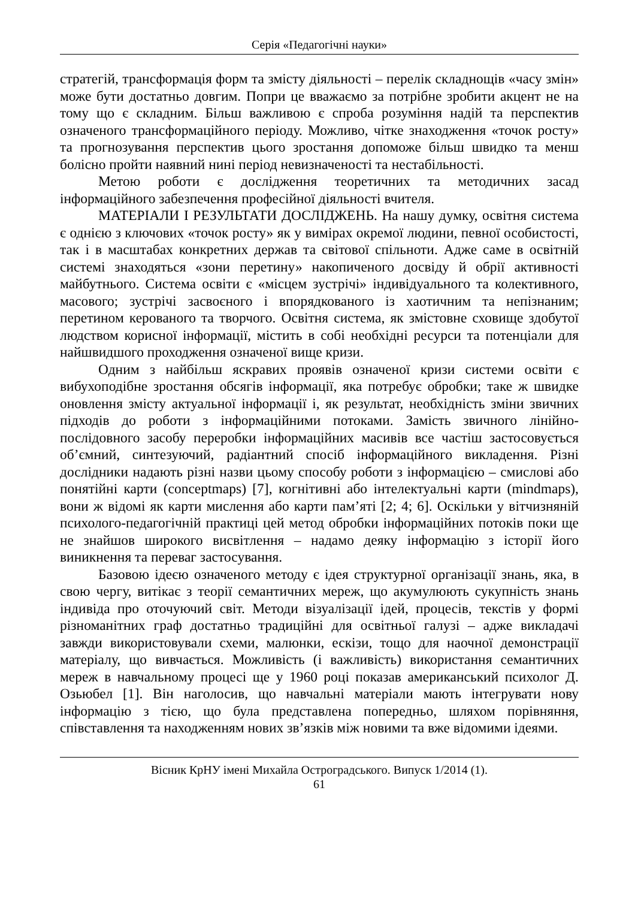Серія «Педагогічні науки»
стратегій, трансформація форм та змісту діяльності – перелік складнощів «часу змін» може бути достатньо довгим. Попри це вважаємо за потрібне зробити акцент не на тому що є складним. Більш важливою є спроба розуміння надій та перспектив означеного трансформаційного періоду. Можливо, чітке знаходження «точок росту» та прогнозування перспектив цього зростання допоможе більш швидко та менш болісно пройти наявний нині період невизначеності та нестабільності.
Метою роботи є дослідження теоретичних та методичних засад інформаційного забезпечення професійної діяльності вчителя.
МАТЕРІАЛИ І РЕЗУЛЬТАТИ ДОСЛІДЖЕНЬ. На нашу думку, освітня система є однією з ключових «точок росту» як у вимірах окремої людини, певної особистості, так і в масштабах конкретних держав та світової спільноти. Адже саме в освітній системі знаходяться «зони перетину» накопиченого досвіду й обрії активності майбутнього. Система освіти є «місцем зустрічі» індивідуального та колективного, масового; зустрічі засвоєного і впорядкованого із хаотичним та непізнаним; перетином керованого та творчого. Освітня система, як змістовне сховище здобутої людством корисної інформації, містить в собі необхідні ресурси та потенціали для найшвидшого проходження означеної вище кризи.
Одним з найбільш яскравих проявів означеної кризи системи освіти є вибухоподібне зростання обсягів інформації, яка потребує обробки; таке ж швидке оновлення змісту актуальної інформації і, як результат, необхідність зміни звичних підходів до роботи з інформаційними потоками. Замість звичного лінійно-послідовного засобу переробки інформаційних масивів все частіш застосовується об’ємний, синтезуючий, радіантний спосіб інформаційного викладення. Різні дослідники надають різні назви цьому способу роботи з інформацією – смислові або понятійні карти (conceptmaps) [7], когнітивні або інтелектуальні карти (mindmaps), вони ж відомі як карти мислення або карти пам’яті [2; 4; 6]. Оскільки у вітчизняній психолого-педагогічній практиці цей метод обробки інформаційних потоків поки ще не знайшов широкого висвітлення – надамо деяку інформацію з історії його виникнення та переваг застосування.
Базовою ідеєю означеного методу є ідея структурної організації знань, яка, в свою чергу, витікає з теорії семантичних мереж, що акумулюють сукупність знань індивіда про оточуючий світ. Методи візуалізації ідей, процесів, текстів у формі різноманітних граф достатньо традиційні для освітньої галузі – адже викладачі завжди використовували схеми, малюнки, ескізи, тощо для наочної демонстрації матеріалу, що вивчається. Можливість (і важливість) використання семантичних мереж в навчальному процесі ще у 1960 році показав американський психолог Д. Озьюбел [1]. Він наголосив, що навчальні матеріали мають інтегрувати нову інформацію з тією, що була представлена попередньо, шляхом порівняння, співставлення та находженням нових зв’язків між новими та вже відомими ідеями.
Вісник КрНУ імені Михайла Остроградського. Випуск 1/2014 (1).
61